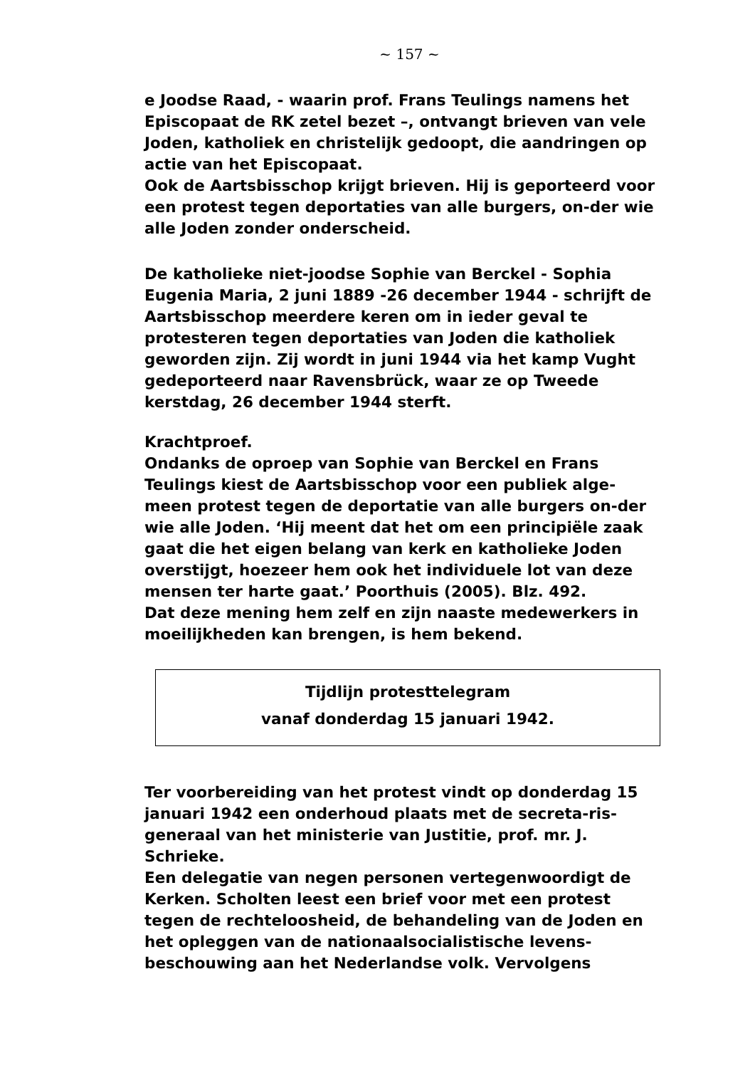~ 157 ~
e Joodse Raad, - waarin prof. Frans Teulings namens het Episcopaat de RK zetel bezet –, ontvangt brieven van vele Joden, katholiek en christelijk gedoopt, die aandringen op actie van het Episcopaat.
Ook de Aartsbisschop krijgt brieven. Hij is geporteerd voor een protest tegen deportaties van alle burgers, on-der wie alle Joden zonder onderscheid.
De katholieke niet-joodse Sophie van Berckel - Sophia Eugenia Maria, 2 juni 1889 -26 december 1944 - schrijft de Aartsbisschop meerdere keren om in ieder geval te protesteren tegen deportaties van Joden die katholiek geworden zijn. Zij wordt in juni 1944 via het kamp Vught gedeporteerd naar Ravensbrück, waar ze op Tweede kerstdag, 26 december 1944 sterft.
Krachtproef.
Ondanks de oproep van Sophie van Berckel en Frans Teulings kiest de Aartsbisschop voor een publiek alge-meen protest tegen de deportatie van alle burgers on-der wie alle Joden. ‘Hij meent dat het om een principiële zaak gaat die het eigen belang van kerk en katholieke Joden overstijgt, hoezeer hem ook het individuele lot van deze mensen ter harte gaat.’ Poorthuis (2005). Blz. 492.
Dat deze mening hem zelf en zijn naaste medewerkers in moeilijkheden kan brengen, is hem bekend.
Tijdlijn protesttelegram
vanaf donderdag 15 januari 1942.
Ter voorbereiding van het protest vindt op donderdag 15 januari 1942 een onderhoud plaats met de secreta-ris-generaal van het ministerie van Justitie, prof. mr. J. Schrieke.
Een delegatie van negen personen vertegenwoordigt de Kerken. Scholten leest een brief voor met een protest tegen de rechteloosheid, de behandeling van de Joden en het opleggen van de nationaalsocialistische levens-beschouwing aan het Nederlandse volk. Vervolgens